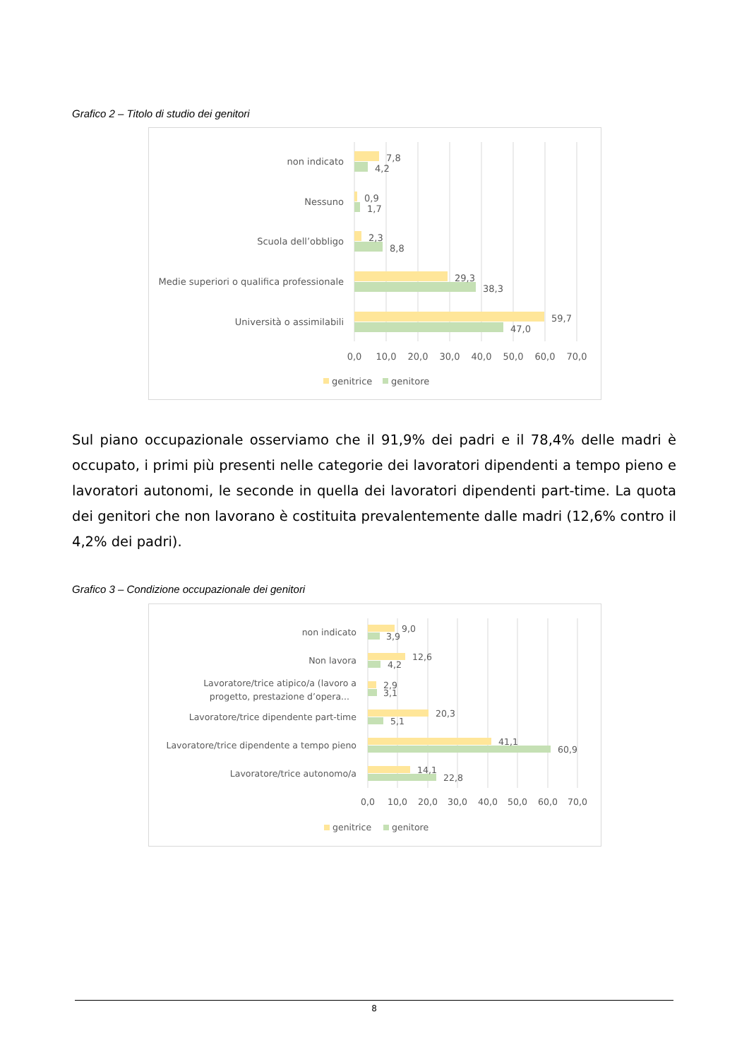Grafico 2 – Titolo di studio dei genitori
non indicato
Nessuno
Scuola dell’obbligo
Medie superiori o qualifica professionale
Università o assimilabili
7,8
4,2
0,9
1,7
2,3
8,8
29,3
38,3
59,7
47,0
0,0
10,0
20,0
30,0
40,0
50,0
60,0
70,0
genitrice
genitore
Sul piano occupazionale osserviamo che il 91,9% dei padri e il 78,4% delle madri è occupato, i primi più presenti nelle categorie dei lavoratori dipendenti a tempo pieno e lavoratori autonomi, le seconde in quella dei lavoratori dipendenti part-time. La quota dei genitori che non lavorano è costituita prevalentemente dalle madri (12,6% contro il 4,2% dei padri).
Grafico 3 – Condizione occupazionale dei genitori
non indicato
Non lavora
Lavoratore/trice atipico/a (lavoro a
progetto, prestazione d’opera...
Lavoratore/trice dipendente part-time
Lavoratore/trice dipendente a tempo pieno
Lavoratore/trice autonomo/a
9,0
3,9
12,6
4,2
2,9
3,1
20,3
5,1
41,1
60,9
14,1
22,8
0,0
10,0
20,0
30,0
40,0
50,0
60,0
70,0
genitrice
genitore
8